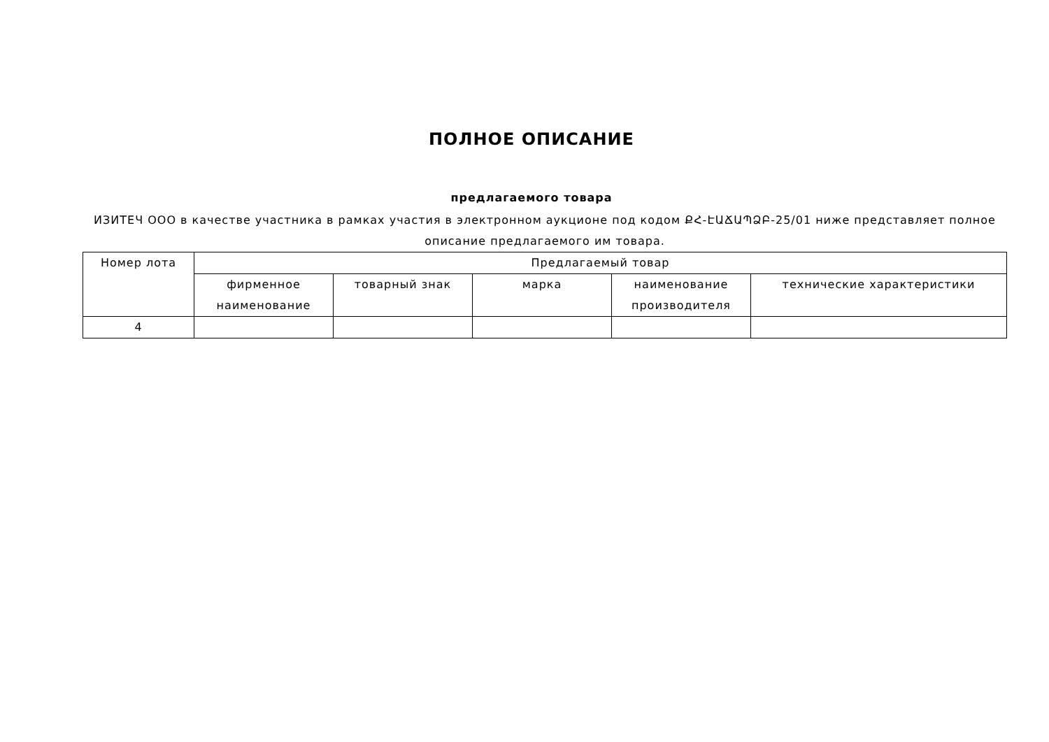ПОЛНОЕ ОПИСАНИЕ
предлагаемого товара
ИЗИТЕЧ ООО в качестве участника в рамках участия в электронном аукционе под кодом ՔՀ-ԷԱՃԱՊՁԲ-25/01 ниже представляет полное описание предлагаемого им товара.
| Номер лота | Предлагаемый товар | | | | |
| --- | --- | --- | --- | --- | --- |
| | фирменное наименование | товарный знак | марка | наименование производителя | технические характеристики |
| 4 | | | | | |